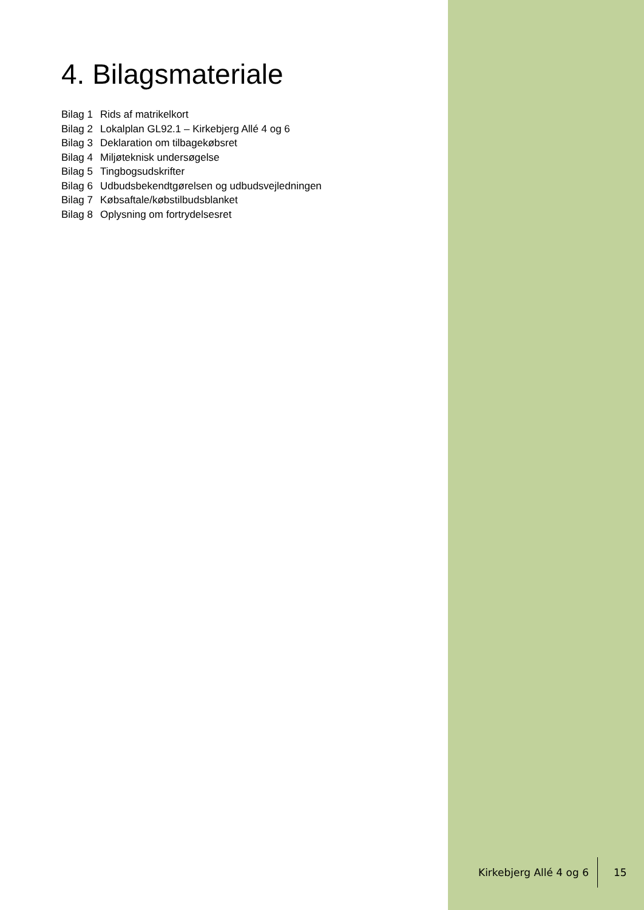4. Bilagsmateriale
Bilag 1 Rids af matrikelkort
Bilag 2 Lokalplan GL92.1 – Kirkebjerg Allé 4 og 6
Bilag 3 Deklaration om tilbagekøbsret
Bilag 4 Miljøteknisk undersøgelse
Bilag 5 Tingbogsudskrifter
Bilag 6 Udbudsbekendtgørelsen og udbudsvejledningen
Bilag 7 Købsaftale/købstilbudsblanket
Bilag 8 Oplysning om fortrydelsesret
Kirkebjerg Allé 4 og 6
15